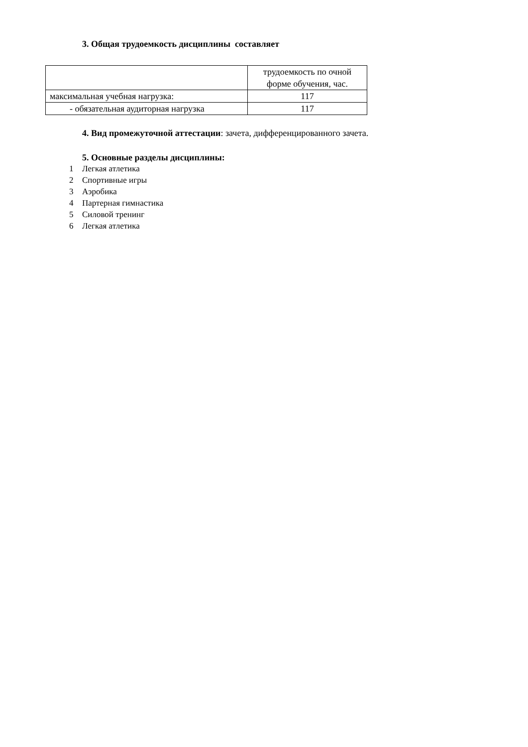3. Общая трудоемкость дисциплины составляет
| | трудоемкость по очной форме обучения, час. |
| максимальная учебная нагрузка: | 117 |
| - обязательная аудиторная нагрузка | 117 |
4. Вид промежуточной аттестации: зачета, дифференцированного зачета.
5. Основные разделы дисциплины:
1 Легкая атлетика
2 Спортивные игры
3 Аэробика
4 Партерная гимнастика
5 Силовой тренинг
6 Легкая атлетика